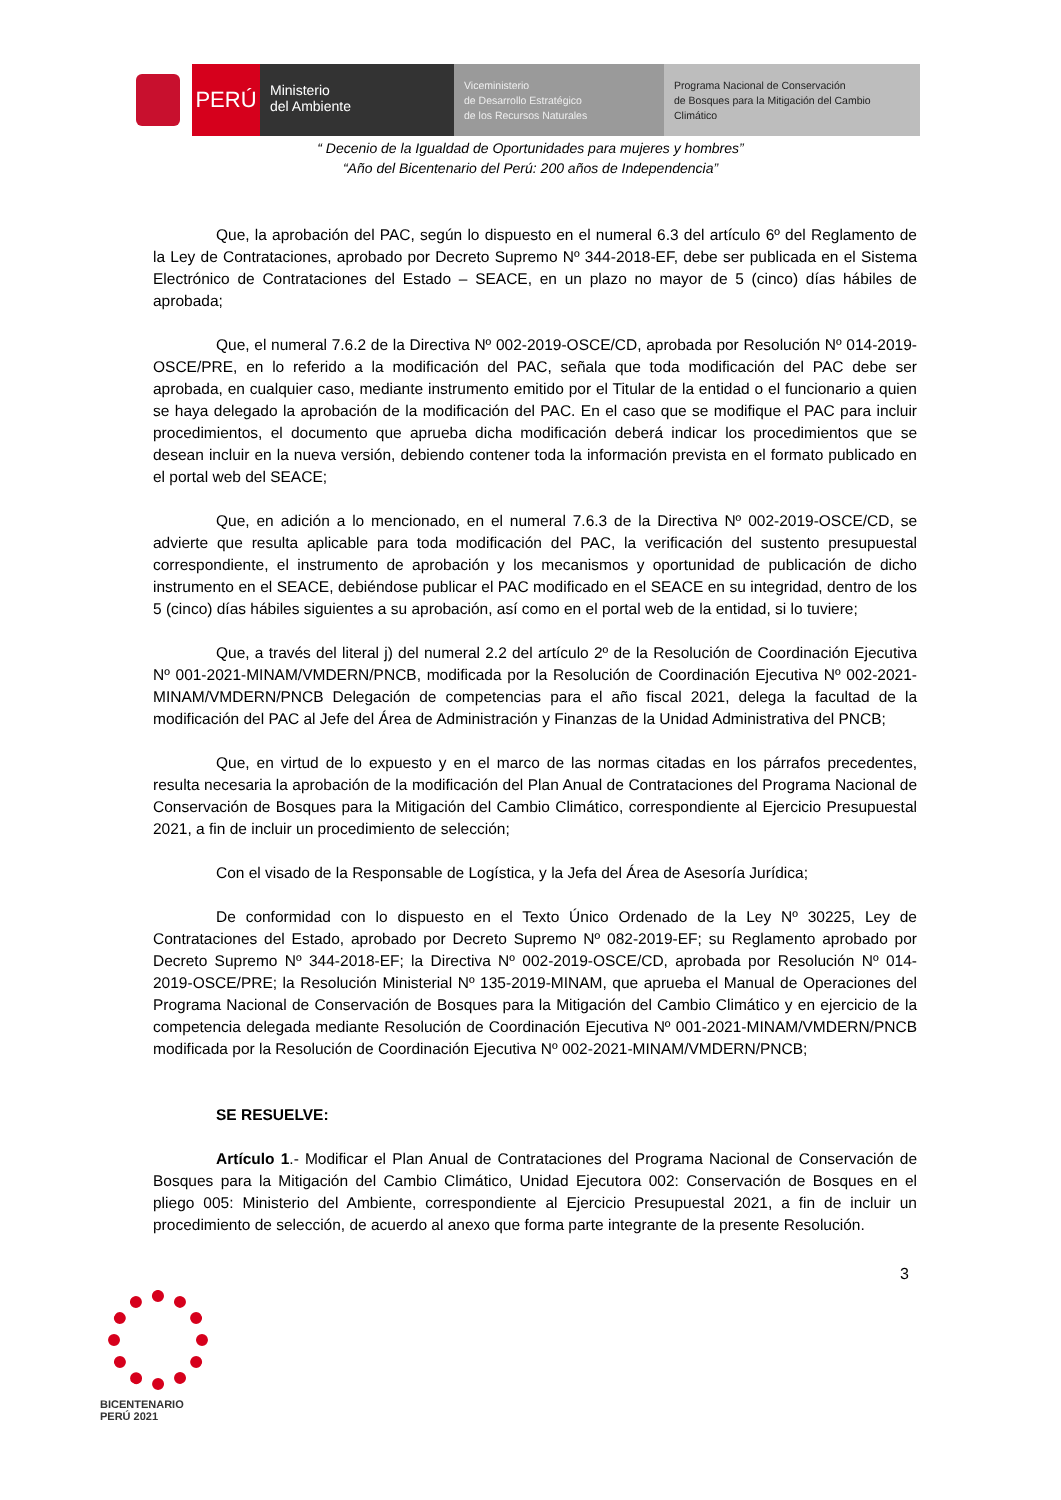PERÚ
Ministerio
del Ambiente
Viceministerio
de Desarrollo Estratégico
de los Recursos Naturales
Programa Nacional de Conservación
de Bosques para la Mitigación del Cambio
Climático
“ Decenio de la Igualdad de Oportunidades para mujeres y hombres”
“Año del Bicentenario del Perú: 200 años de Independencia”
Que, la aprobación del PAC, según lo dispuesto en el numeral 6.3 del artículo 6º del Reglamento de la Ley de Contrataciones, aprobado por Decreto Supremo Nº 344-2018-EF, debe ser publicada en el Sistema Electrónico de Contrataciones del Estado – SEACE, en un plazo no mayor de 5 (cinco) días hábiles de aprobada;
Que, el numeral 7.6.2 de la Directiva Nº 002-2019-OSCE/CD, aprobada por Resolución Nº 014-2019-OSCE/PRE, en lo referido a la modificación del PAC, señala que toda modificación del PAC debe ser aprobada, en cualquier caso, mediante instrumento emitido por el Titular de la entidad o el funcionario a quien se haya delegado la aprobación de la modificación del PAC. En el caso que se modifique el PAC para incluir procedimientos, el documento que aprueba dicha modificación deberá indicar los procedimientos que se desean incluir en la nueva versión, debiendo contener toda la información prevista en el formato publicado en el portal web del SEACE;
Que, en adición a lo mencionado, en el numeral 7.6.3 de la Directiva Nº 002-2019-OSCE/CD, se advierte que resulta aplicable para toda modificación del PAC, la verificación del sustento presupuestal correspondiente, el instrumento de aprobación y los mecanismos y oportunidad de publicación de dicho instrumento en el SEACE, debiéndose publicar el PAC modificado en el SEACE en su integridad, dentro de los 5 (cinco) días hábiles siguientes a su aprobación, así como en el portal web de la entidad, si lo tuviere;
Que, a través del literal j) del numeral 2.2 del artículo 2º de la Resolución de Coordinación Ejecutiva Nº 001-2021-MINAM/VMDERN/PNCB, modificada por la Resolución de Coordinación Ejecutiva Nº 002-2021-MINAM/VMDERN/PNCB Delegación de competencias para el año fiscal 2021, delega la facultad de la modificación del PAC al Jefe del Área de Administración y Finanzas de la Unidad Administrativa del PNCB;
Que, en virtud de lo expuesto y en el marco de las normas citadas en los párrafos precedentes, resulta necesaria la aprobación de la modificación del Plan Anual de Contrataciones del Programa Nacional de Conservación de Bosques para la Mitigación del Cambio Climático, correspondiente al Ejercicio Presupuestal 2021, a fin de incluir un procedimiento de selección;
Con el visado de la Responsable de Logística, y la Jefa del Área de Asesoría Jurídica;
De conformidad con lo dispuesto en el Texto Único Ordenado de la Ley Nº 30225, Ley de Contrataciones del Estado, aprobado por Decreto Supremo Nº 082-2019-EF; su Reglamento aprobado por Decreto Supremo Nº 344-2018-EF; la Directiva Nº 002-2019-OSCE/CD, aprobada por Resolución Nº 014-2019-OSCE/PRE; la Resolución Ministerial Nº 135-2019-MINAM, que aprueba el Manual de Operaciones del Programa Nacional de Conservación de Bosques para la Mitigación del Cambio Climático y en ejercicio de la competencia delegada mediante Resolución de Coordinación Ejecutiva Nº 001-2021-MINAM/VMDERN/PNCB modificada por la Resolución de Coordinación Ejecutiva Nº 002-2021-MINAM/VMDERN/PNCB;
SE RESUELVE:
Artículo 1.- Modificar el Plan Anual de Contrataciones del Programa Nacional de Conservación de Bosques para la Mitigación del Cambio Climático, Unidad Ejecutora 002: Conservación de Bosques en el pliego 005: Ministerio del Ambiente, correspondiente al Ejercicio Presupuestal 2021, a fin de incluir un procedimiento de selección, de acuerdo al anexo que forma parte integrante de la presente Resolución.
3
BICENTENARIO
PERÚ 2021